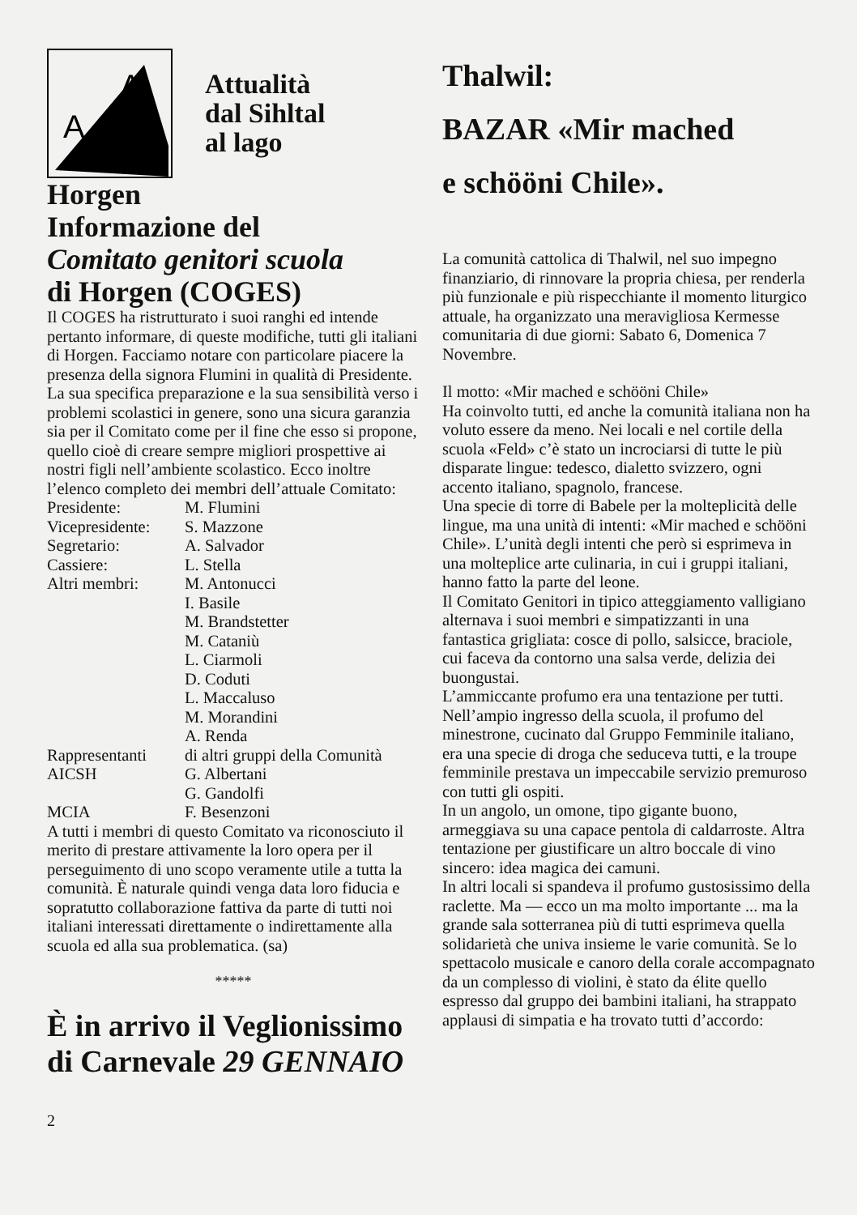A
A
Attualità
dal Sihltal
al lago
Horgen
Informazione del
Comitato genitori scuola
di Horgen (COGES)
Il COGES ha ristrutturato i suoi ranghi ed intende pertanto informare, di queste modifiche, tutti gli italiani di Horgen. Facciamo notare con particolare piacere la presenza della signora Flumini in qualità di Presidente. La sua specifica preparazione e la sua sensibilità verso i problemi scolastici in genere, sono una sicura garanzia sia per il Comitato come per il fine che esso si propone, quello cioè di creare sempre migliori prospettive ai nostri figli nell’ambiente scolastico. Ecco inoltre l’elenco completo dei membri dell’attuale Comitato:
| Presidente: | M. Flumini |
| Vicepresidente: | S. Mazzone |
| Segretario: | A. Salvador |
| Cassiere: | L. Stella |
| Altri membri: | M. Antonucci |
| | I. Basile |
| | M. Brandstetter |
| | M. Cataniù |
| | L. Ciarmoli |
| | D. Coduti |
| | L. Maccaluso |
| | M. Morandini |
| | A. Renda |
| Rappresentanti | di altri gruppi della Comunità |
| AICSH | G. Albertani |
| | G. Gandolfi |
| MCIA | F. Besenzoni |
A tutti i membri di questo Comitato va riconosciuto il merito di prestare attivamente la loro opera per il perseguimento di uno scopo veramente utile a tutta la comunità. È naturale quindi venga data loro fiducia e sopratutto collaborazione fattiva da parte di tutti noi italiani interessati direttamente o indirettamente alla scuola ed alla sua problematica. (sa)
*****
È in arrivo il Veglionissimo di Carnevale 29 GENNAIO
2
Thalwil:
BAZAR «Mir mached
e schööni Chile».
La comunità cattolica di Thalwil, nel suo impegno finanziario, di rinnovare la propria chiesa, per renderla più funzionale e più rispecchiante il momento liturgico attuale, ha organizzato una meravigliosa Kermesse comunitaria di due giorni: Sabato 6, Domenica 7 Novembre.
Il motto: «Mir mached e schööni Chile»
Ha coinvolto tutti, ed anche la comunità italiana non ha voluto essere da meno. Nei locali e nel cortile della scuola «Feld» c’è stato un incrociarsi di tutte le più disparate lingue: tedesco, dialetto svizzero, ogni accento italiano, spagnolo, francese.
Una specie di torre di Babele per la molteplicità delle lingue, ma una unità di intenti: «Mir mached e schööni Chile». L’unità degli intenti che però si esprimeva in una molteplice arte culinaria, in cui i gruppi italiani, hanno fatto la parte del leone.
Il Comitato Genitori in tipico atteggiamento valligiano alternava i suoi membri e simpatizzanti in una fantastica grigliata: cosce di pollo, salsicce, braciole, cui faceva da contorno una salsa verde, delizia dei buongustai.
L’ammiccante profumo era una tentazione per tutti. Nell’ampio ingresso della scuola, il profumo del minestrone, cucinato dal Gruppo Femminile italiano, era una specie di droga che seduceva tutti, e la troupe femminile prestava un impeccabile servizio premuroso con tutti gli ospiti.
In un angolo, un omone, tipo gigante buono, armeggiava su una capace pentola di caldarroste. Altra tentazione per giustificare un altro boccale di vino sincero: idea magica dei camuni.
In altri locali si spandeva il profumo gustosissimo della raclette. Ma — ecco un ma molto importante ... ma la grande sala sotterranea più di tutti esprimeva quella solidarietà che univa insieme le varie comunità. Se lo spettacolo musicale e canoro della corale accompagnato da un complesso di violini, è stato da élite quello espresso dal gruppo dei bambini italiani, ha strappato applausi di simpatia e ha trovato tutti d’accordo: